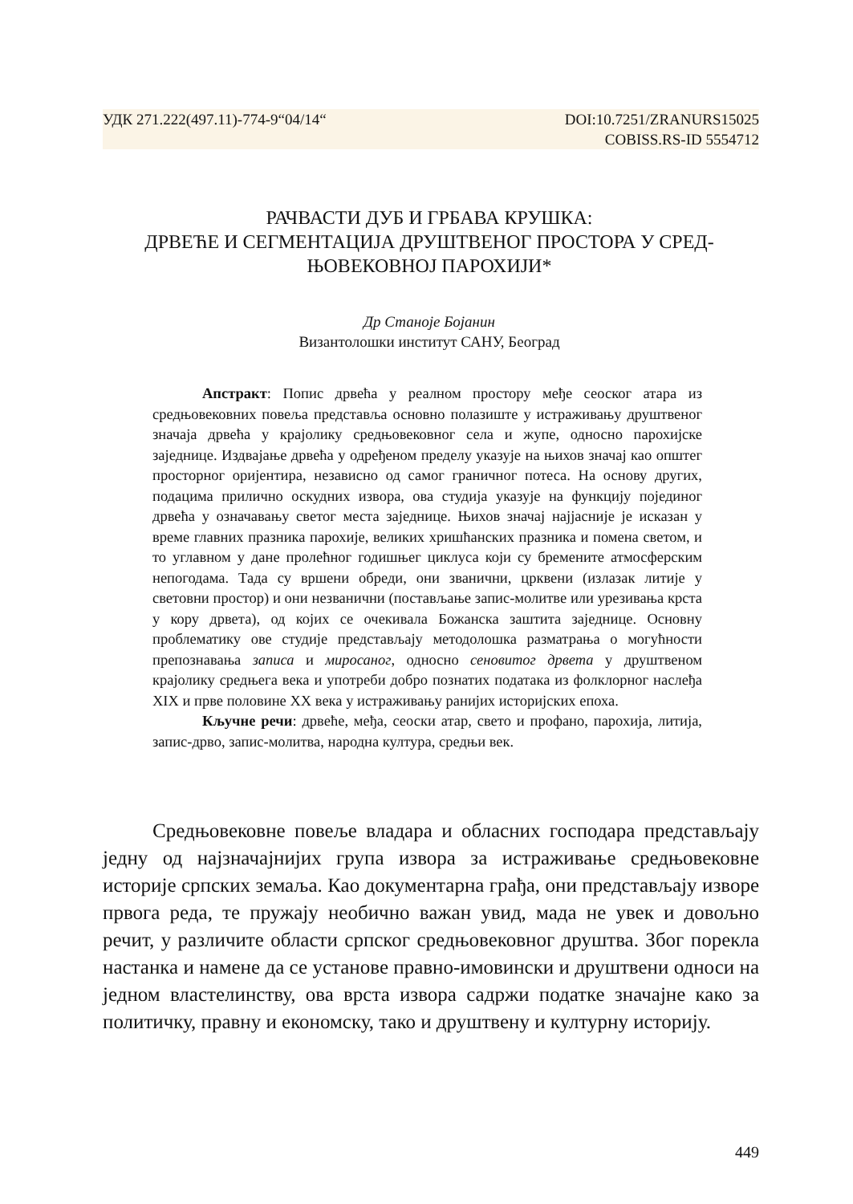УДК 271.222(497.11)-774-9“04/14“DOI:10.7251/ZRANURS15025
COBISS.RS-ID 5554712
РАЧВАСТИ ДУБ И ГРБАВА КРУШКА:
ДРВЕЋЕ И СЕГМЕНТАЦИЈА ДРУШТВЕНОГ ПРОСТОРА У СРЕД-
ЊОВЕКОВНОЈ ПАРОХИЈИ*
Др Станоје Бојанин
Византолошки институт САНУ, Београд
Апстракт: Попис дрвећа у реалном простору међе сеоског атара из средњовековних повеља представља основно полазиште у истраживању друштвеног значаја дрвећа у крајолику средњовековног села и жупе, односно парохијске заједнице. Издвајање дрвећа у одређеном пределу указује на њихов значај као општег просторног оријентира, независно од самог граничног потеса. На основу других, подацима прилично оскудних извора, ова студија указује на функцију појединог дрвећа у означавању светог места заједнице. Њихов значај најјасније је исказан у време главних празника парохије, великих хришћанских празника и помена светом, и то углавном у дане пролећног годишњег циклуса који су бремените атмосферским непогодама. Тада су вршени обреди, они званични, црквени (излазак литије у световни простор) и они незванични (постављање запис-молитве или урезивања крста у кору дрвета), од којих се очекивала Божанска заштита заједнице. Основну проблематику ове студије представљају методолошка разматрања о могућности препознавања записа и миросаног, односно сеновитог дрвета у друштвеном крајолику средњега века и употреби добро познатих података из фолклорног наслеђа XIX и прве половине XX века у истраживању ранијих историјских епоха.
Кључне речи: дрвеће, међа, сеоски атар, свето и профано, парохија, литија, запис-дрво, запис-молитва, народна култура, средњи век.
Средњовековне повеље владара и обласних господара представљају једну од најзначајнијих група извора за истраживање средњовековне историје српских земаља. Као документарна грађа, они представљају изворе првога реда, те пружају необично важан увид, мада не увек и довољно речит, у различите области српског средњовековног друштва. Због порекла настанка и намене да се установе правно-имовински и друштвени односи на једном властелинству, ова врста извора садржи податке значајне како за политичку, правну и економску, тако и друштвену и културну историју.
449